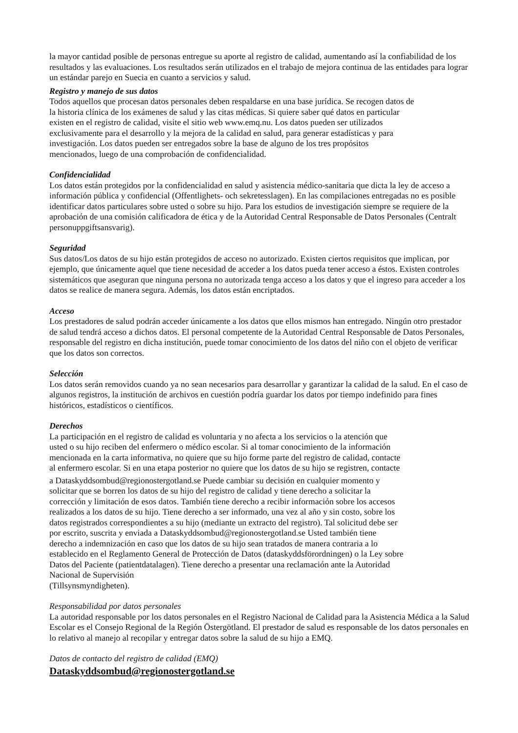la mayor cantidad posible de personas entregue su aporte al registro de calidad, aumentando así la confiabilidad de los resultados y las evaluaciones. Los resultados serán utilizados en el trabajo de mejora continua de las entidades para lograr un estándar parejo en Suecia en cuanto a servicios y salud.
Registro y manejo de sus datos
Todos aquellos que procesan datos personales deben respaldarse en una base jurídica. Se recogen datos de
la historia clínica de los exámenes de salud y las citas médicas. Si quiere saber qué datos en particular
existen en el registro de calidad, visite el sitio web www.emq.nu. Los datos pueden ser utilizados
exclusivamente para el desarrollo y la mejora de la calidad en salud, para generar estadísticas y para
investigación. Los datos pueden ser entregados sobre la base de alguno de los tres propósitos
mencionados, luego de una comprobación de confidencialidad.
Confidencialidad
Los datos están protegidos por la confidencialidad en salud y asistencia médico-sanitaria que dicta la ley de acceso a información pública y confidencial (Offentlighets- och sekretesslagen). En las compilaciones entregadas no es posible identificar datos particulares sobre usted o sobre su hijo. Para los estudios de investigación siempre se requiere de la aprobación de una comisión calificadora de ética y de la Autoridad Central Responsable de Datos Personales (Centralt personuppgiftsansvarig).
Seguridad
Sus datos/Los datos de su hijo están protegidos de acceso no autorizado. Existen ciertos requisitos que implican, por ejemplo, que únicamente aquel que tiene necesidad de acceder a los datos pueda tener acceso a éstos. Existen controles sistemáticos que aseguran que ninguna persona no autorizada tenga acceso a los datos y que el ingreso para acceder a los datos se realice de manera segura. Además, los datos están encriptados.
Acceso
Los prestadores de salud podrán acceder únicamente a los datos que ellos mismos han entregado. Ningún otro prestador de salud tendrá acceso a dichos datos. El personal competente de la Autoridad Central Responsable de Datos Personales, responsable del registro en dicha institución, puede tomar conocimiento de los datos del niño con el objeto de verificar que los datos son correctos.
Selección
Los datos serán removidos cuando ya no sean necesarios para desarrollar y garantizar la calidad de la salud. En el caso de algunos registros, la institución de archivos en cuestión podría guardar los datos por tiempo indefinido para fines históricos, estadísticos o científicos.
Derechos
La participación en el registro de calidad es voluntaria y no afecta a los servicios o la atención que
usted o su hijo reciben del enfermero o médico escolar. Si al tomar conocimiento de la información
mencionada en la carta informativa, no quiere que su hijo forme parte del registro de calidad, contacte
al enfermero escolar. Si en una etapa posterior no quiere que los datos de su hijo se registren, contacte
a Dataskyddsombud@regionostergotland.se Puede cambiar su decisión en cualquier momento y
solicitar que se borren los datos de su hijo del registro de calidad y tiene derecho a solicitar la
corrección y limitación de esos datos. También tiene derecho a recibir información sobre los accesos
realizados a los datos de su hijo. Tiene derecho a ser informado, una vez al año y sin costo, sobre los
datos registrados correspondientes a su hijo (mediante un extracto del registro). Tal solicitud debe ser
por escrito, suscrita y enviada a Dataskyddsombud@regionostergotland.se Usted también tiene
derecho a indemnización en caso que los datos de su hijo sean tratados de manera contraria a lo
establecido en el Reglamento General de Protección de Datos (dataskyddsförordningen) o la Ley sobre
Datos del Paciente (patientdatalagen). Tiene derecho a presentar una reclamación ante la Autoridad
Nacional de Supervisión
(Tillsynsmyndigheten).
Responsabilidad por datos personales
La autoridad responsable por los datos personales en el Registro Nacional de Calidad para la Asistencia Médica a la Salud Escolar es el Consejo Regional de la Región Östergötland. El prestador de salud es responsable de los datos personales en lo relativo al manejo al recopilar y entregar datos sobre la salud de su hijo a EMQ.
Datos de contacto del registro de calidad (EMQ)
Dataskyddsombud@regionostergotland.se